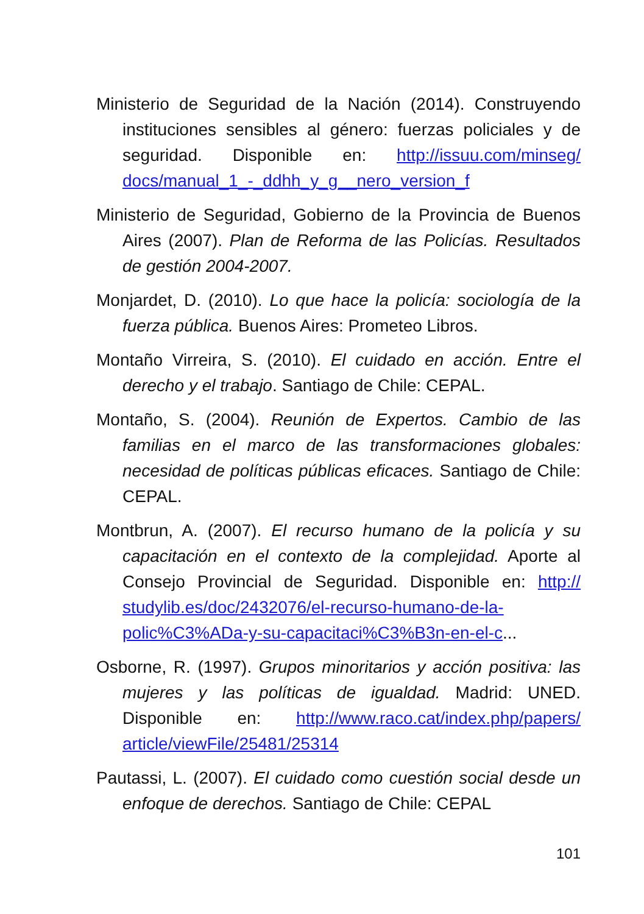Ministerio de Seguridad de la Nación (2014). Construyen­do instituciones sensibles al género: fuerzas policiales y de seguridad. Disponible en: http://issuu.com/minseg/ docs/manual_1_-_ddhh_y_g__nero_version_f
Ministerio de Seguridad, Gobierno de la Provincia de Bue­nos Aires (2007). Plan de Reforma de las Policías. Resul­tados de gestión 2004-2007.
Monjardet, D. (2010). Lo que hace la policía: sociología de la fuerza pública. Buenos Aires: Prometeo Libros.
Montaño Virreira, S. (2010). El cuidado en acción. Entre el derecho y el trabajo. Santiago de Chile: CEPAL.
Montaño, S. (2004). Reunión de Expertos. Cambio de las familias en el marco de las transformaciones globales: necesidad de políticas públicas eficaces. Santiago de Chile: CEPAL.
Montbrun, A. (2007). El recurso humano de la policía y su capacitación en el contexto de la complejidad. Aporte al Consejo Provincial de Seguridad. Disponible en: http:// studylib.es/doc/2432076/el-recurso-humano-de-la-polic%C3%ADa-y-su-capacitaci%C3%B3n-en-el-c...
Osborne, R. (1997). Grupos minoritarios y acción positiva: las mujeres y las políticas de igualdad. Madrid: UNED. Disponible en: http://www.raco.cat/index.php/papers/ article/viewFile/25481/25314
Pautassi, L. (2007). El cuidado como cuestión social desde un enfoque de derechos. Santiago de Chile: CEPAL
101